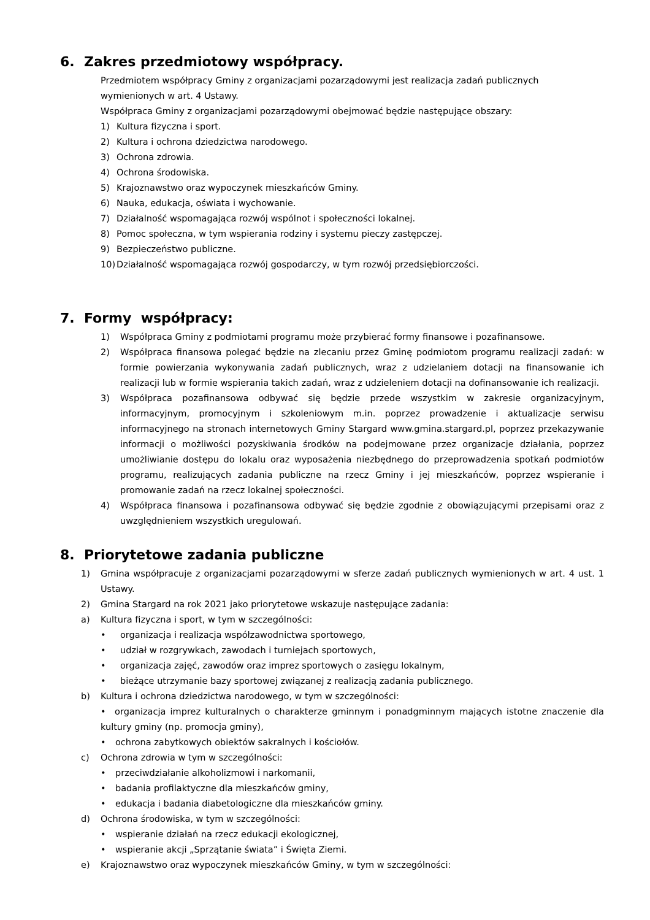6. Zakres przedmiotowy współpracy.
Przedmiotem współpracy Gminy z organizacjami pozarządowymi jest realizacja zadań publicznych wymienionych w art. 4 Ustawy.
Współpraca Gminy z organizacjami pozarządowymi obejmować będzie następujące obszary:
1) Kultura fizyczna i sport.
2) Kultura i ochrona dziedzictwa narodowego.
3) Ochrona zdrowia.
4) Ochrona środowiska.
5) Krajoznawstwo oraz wypoczynek mieszkańców Gminy.
6) Nauka, edukacja, oświata i wychowanie.
7) Działalność wspomagająca rozwój wspólnot i społeczności lokalnej.
8) Pomoc społeczna, w tym wspierania rodziny i systemu pieczy zastępczej.
9) Bezpieczeństwo publiczne.
10) Działalność wspomagająca rozwój gospodarczy, w tym rozwój przedsiębiorczości.
7. Formy współpracy:
1) Współpraca Gminy z podmiotami programu może przybierać formy finansowe i pozafinansowe.
2) Współpraca finansowa polegać będzie na zlecaniu przez Gminę podmiotom programu realizacji zadań: w formie powierzania wykonywania zadań publicznych, wraz z udzielaniem dotacji na finansowanie ich realizacji lub w formie wspierania takich zadań, wraz z udzieleniem dotacji na dofinansowanie ich realizacji.
3) Współpraca pozafinansowa odbywać się będzie przede wszystkim w zakresie organizacyjnym, informacyjnym, promocyjnym i szkoleniowym m.in. poprzez prowadzenie i aktualizacje serwisu informacyjnego na stronach internetowych Gminy Stargard www.gmina.stargard.pl, poprzez przekazywanie informacji o możliwości pozyskiwania środków na podejmowane przez organizacje działania, poprzez umożliwianie dostępu do lokalu oraz wyposażenia niezbędnego do przeprowadzenia spotkań podmiotów programu, realizujących zadania publiczne na rzecz Gminy i jej mieszkańców, poprzez wspieranie i promowanie zadań na rzecz lokalnej społeczności.
4) Współpraca finansowa i pozafinansowa odbywać się będzie zgodnie z obowiązującymi przepisami oraz z uwzględnieniem wszystkich uregulowań.
8. Priorytetowe zadania publiczne
1) Gmina współpracuje z organizacjami pozarządowymi w sferze zadań publicznych wymienionych w art. 4 ust. 1 Ustawy.
2) Gmina Stargard na rok 2021 jako priorytetowe wskazuje następujące zadania:
a) Kultura fizyczna i sport, w tym w szczególności:
• organizacja i realizacja współzawodnictwa sportowego,
• udział w rozgrywkach, zawodach i turniejach sportowych,
• organizacja zajęć, zawodów oraz imprez sportowych o zasięgu lokalnym,
• bieżące utrzymanie bazy sportowej związanej z realizacją zadania publicznego.
b) Kultura i ochrona dziedzictwa narodowego, w tym w szczególności:
• organizacja imprez kulturalnych o charakterze gminnym i ponadgminnym mających istotne znaczenie dla kultury gminy (np. promocja gminy),
• ochrona zabytkowych obiektów sakralnych i kościołów.
c) Ochrona zdrowia w tym w szczególności:
• przeciwdziałanie alkoholizmowi i narkomanii,
• badania profilaktyczne dla mieszkańców gminy,
• edukacja i badania diabetologiczne dla mieszkańców gminy.
d) Ochrona środowiska, w tym w szczególności:
• wspieranie działań na rzecz edukacji ekologicznej,
• wspieranie akcji „Sprzątanie świata” i Święta Ziemi.
e) Krajoznawstwo oraz wypoczynek mieszkańców Gminy, w tym w szczególności: